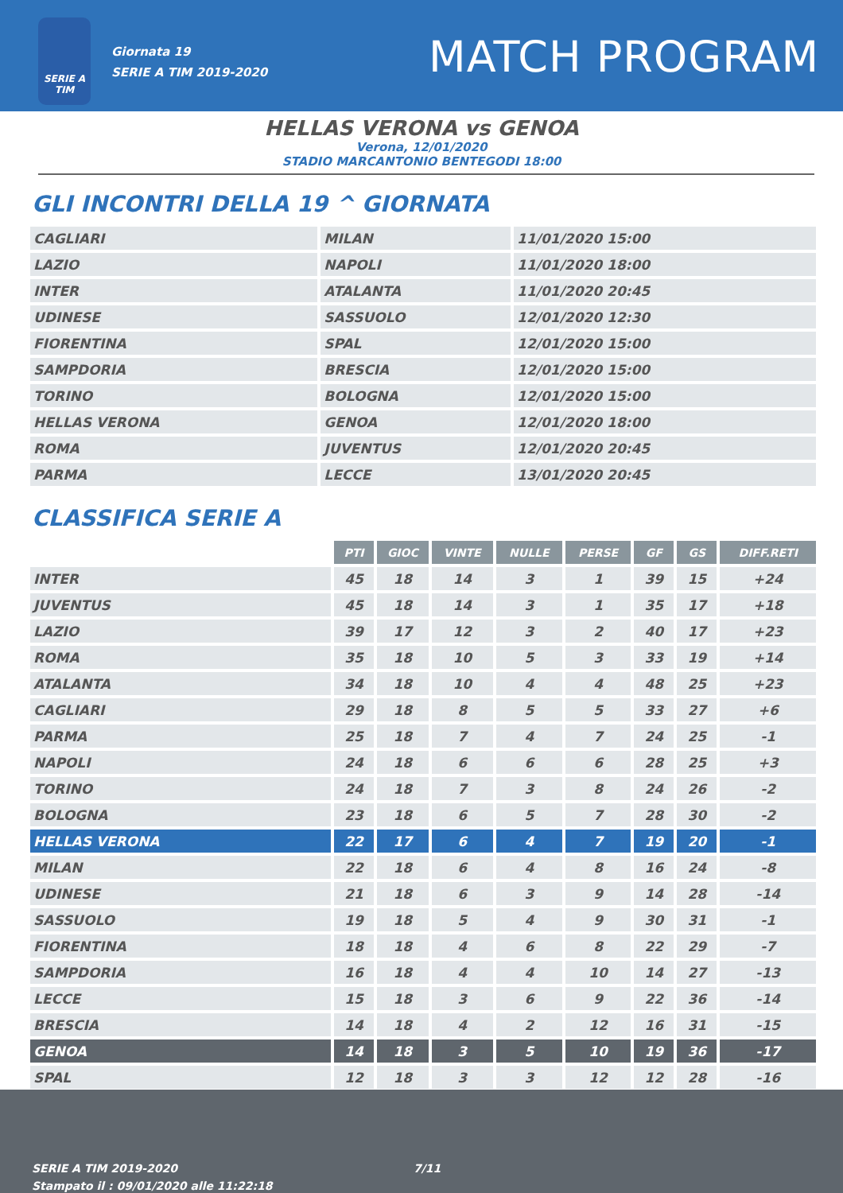SERIE A
TIM
Giornata 19
SERIE A TIM 2019-2020
MATCH PROGRAM
HELLAS VERONA vs GENOA
Verona, 12/01/2020
STADIO MARCANTONIO BENTEGODI 18:00
GLI INCONTRI DELLA 19 ^ GIORNATA
| CAGLIARI | MILAN | 11/01/2020 15:00 |
| LAZIO | NAPOLI | 11/01/2020 18:00 |
| INTER | ATALANTA | 11/01/2020 20:45 |
| UDINESE | SASSUOLO | 12/01/2020 12:30 |
| FIORENTINA | SPAL | 12/01/2020 15:00 |
| SAMPDORIA | BRESCIA | 12/01/2020 15:00 |
| TORINO | BOLOGNA | 12/01/2020 15:00 |
| HELLAS VERONA | GENOA | 12/01/2020 18:00 |
| ROMA | JUVENTUS | 12/01/2020 20:45 |
| PARMA | LECCE | 13/01/2020 20:45 |
CLASSIFICA SERIE A
| | PTI | GIOC | VINTE | NULLE | PERSE | GF | GS | DIFF.RETI |
| INTER | 45 | 18 | 14 | 3 | 1 | 39 | 15 | +24 |
| JUVENTUS | 45 | 18 | 14 | 3 | 1 | 35 | 17 | +18 |
| LAZIO | 39 | 17 | 12 | 3 | 2 | 40 | 17 | +23 |
| ROMA | 35 | 18 | 10 | 5 | 3 | 33 | 19 | +14 |
| ATALANTA | 34 | 18 | 10 | 4 | 4 | 48 | 25 | +23 |
| CAGLIARI | 29 | 18 | 8 | 5 | 5 | 33 | 27 | +6 |
| PARMA | 25 | 18 | 7 | 4 | 7 | 24 | 25 | -1 |
| NAPOLI | 24 | 18 | 6 | 6 | 6 | 28 | 25 | +3 |
| TORINO | 24 | 18 | 7 | 3 | 8 | 24 | 26 | -2 |
| BOLOGNA | 23 | 18 | 6 | 5 | 7 | 28 | 30 | -2 |
| HELLAS VERONA | 22 | 17 | 6 | 4 | 7 | 19 | 20 | -1 |
| MILAN | 22 | 18 | 6 | 4 | 8 | 16 | 24 | -8 |
| UDINESE | 21 | 18 | 6 | 3 | 9 | 14 | 28 | -14 |
| SASSUOLO | 19 | 18 | 5 | 4 | 9 | 30 | 31 | -1 |
| FIORENTINA | 18 | 18 | 4 | 6 | 8 | 22 | 29 | -7 |
| SAMPDORIA | 16 | 18 | 4 | 4 | 10 | 14 | 27 | -13 |
| LECCE | 15 | 18 | 3 | 6 | 9 | 22 | 36 | -14 |
| BRESCIA | 14 | 18 | 4 | 2 | 12 | 16 | 31 | -15 |
| GENOA | 14 | 18 | 3 | 5 | 10 | 19 | 36 | -17 |
| SPAL | 12 | 18 | 3 | 3 | 12 | 12 | 28 | -16 |
SERIE A TIM 2019-2020
Stampato il : 09/01/2020 alle 11:22:18
7/11